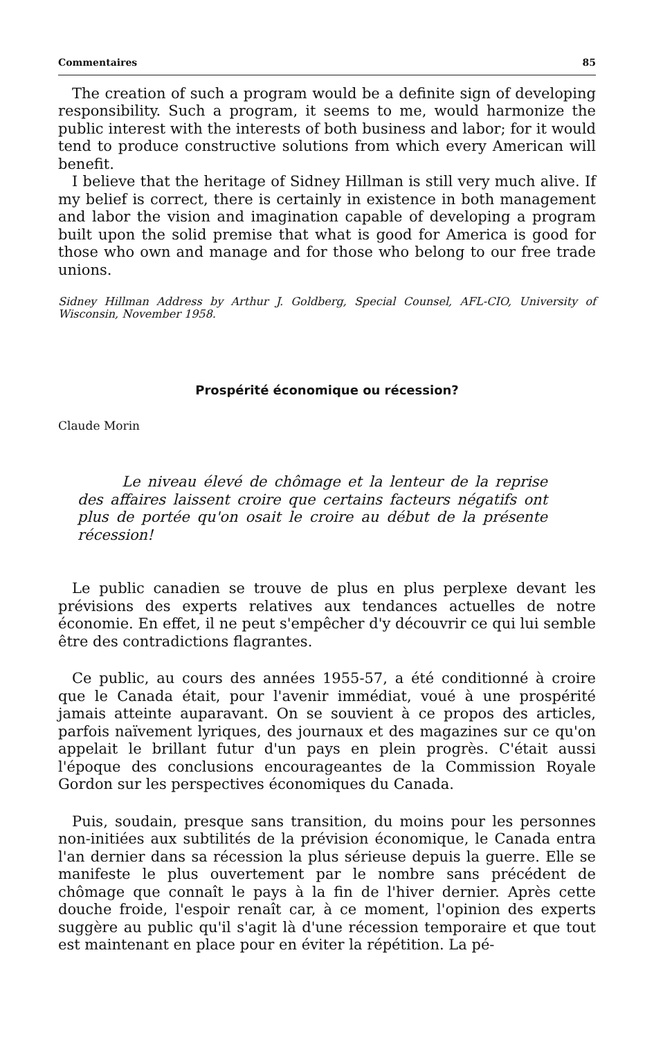Commentaires 85
The creation of such a program would be a definite sign of developing responsibility. Such a program, it seems to me, would harmonize the public interest with the interests of both business and labor; for it would tend to produce constructive solutions from which every American will benefit.
I believe that the heritage of Sidney Hillman is still very much alive. If my belief is correct, there is certainly in existence in both management and labor the vision and imagination capable of developing a program built upon the solid premise that what is good for America is good for those who own and manage and for those who belong to our free trade unions.
Sidney Hillman Address by Arthur J. Goldberg, Special Counsel, AFL-CIO, University of Wisconsin, November 1958.
Prospérité économique ou récession?
Claude Morin
Le niveau élevé de chômage et la lenteur de la reprise des affaires laissent croire que certains facteurs négatifs ont plus de portée qu'on osait le croire au début de la présente récession!
Le public canadien se trouve de plus en plus perplexe devant les prévisions des experts relatives aux tendances actuelles de notre économie. En effet, il ne peut s'empêcher d'y découvrir ce qui lui semble être des contradictions flagrantes.
Ce public, au cours des années 1955-57, a été conditionné à croire que le Canada était, pour l'avenir immédiat, voué à une prospérité jamais atteinte auparavant. On se souvient à ce propos des articles, parfois naïvement lyriques, des journaux et des magazines sur ce qu'on appelait le brillant futur d'un pays en plein progrès. C'était aussi l'époque des conclusions encourageantes de la Commission Royale Gordon sur les perspectives économiques du Canada.
Puis, soudain, presque sans transition, du moins pour les personnes non-initiées aux subtilités de la prévision économique, le Canada entra l'an dernier dans sa récession la plus sérieuse depuis la guerre. Elle se manifeste le plus ouvertement par le nombre sans précédent de chômage que connaît le pays à la fin de l'hiver dernier. Après cette douche froide, l'espoir renaît car, à ce moment, l'opinion des experts suggère au public qu'il s'agit là d'une récession temporaire et que tout est maintenant en place pour en éviter la répétition. La pé-